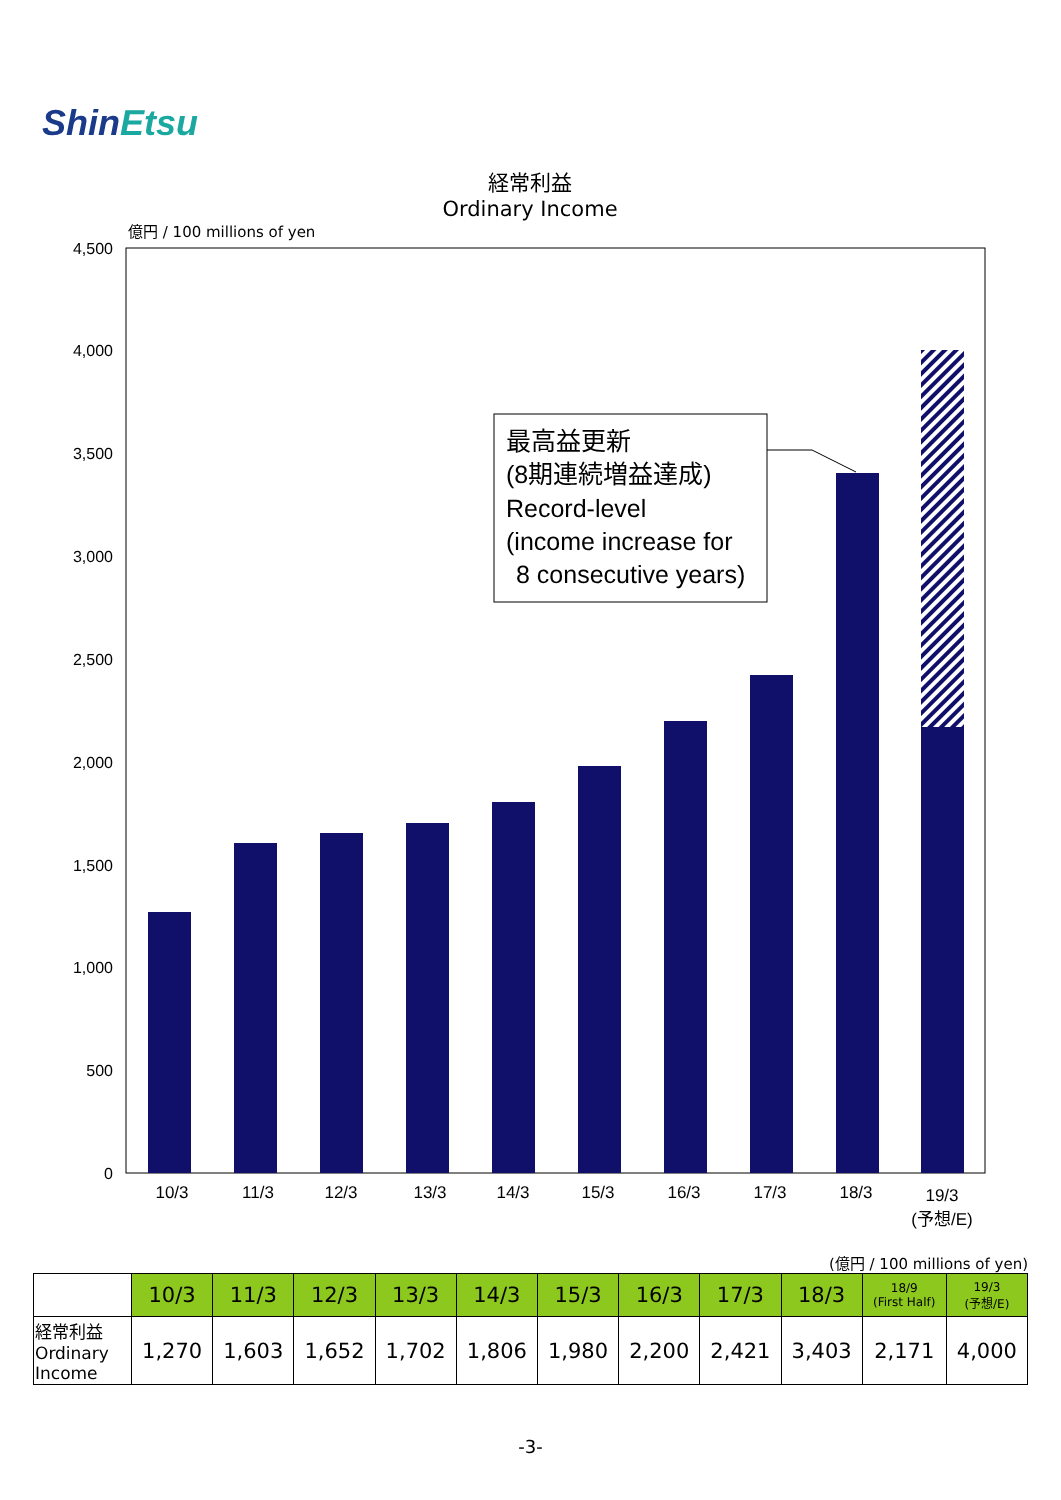ShinEtsu
経常利益
Ordinary Income
億円 / 100 millions of yen
4,500
4,000
3,500
3,000
2,500
2,000
1,500
1,000
500
0
10/3
11/3
12/3
13/3
14/3
15/3
16/3
17/3
18/3
19/3
(予想/E)
最高益更新
(8期連続増益達成)
Record-level
(income increase for
8 consecutive years)
(億円 / 100 millions of yen)
| | 10/3 | 11/3 | 12/3 | 13/3 | 14/3 | 15/3 | 16/3 | 17/3 | 18/3 | 18/9 (First Half) | 19/3 (予想/E) |
| --- | --- | --- | --- | --- | --- | --- | --- | --- | --- | --- | --- |
| 経常利益 Ordinary Income | 1,270 | 1,603 | 1,652 | 1,702 | 1,806 | 1,980 | 2,200 | 2,421 | 3,403 | 2,171 | 4,000 |
-3-